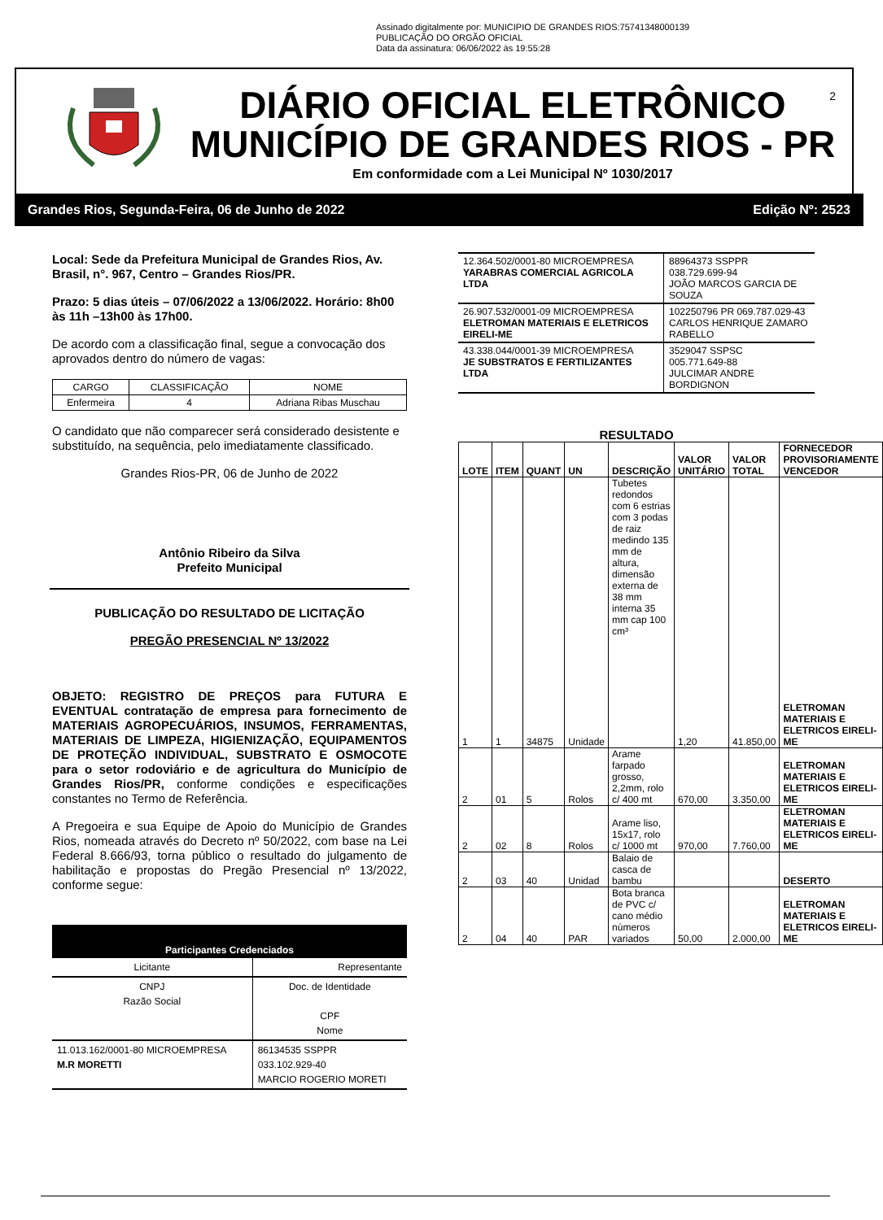Assinado digitalmente por: MUNICIPIO DE GRANDES RIOS:75741348000139
PUBLICAÇÃO DO ORGÃO OFICIAL
Data da assinatura: 06/06/2022 às 19:55:28
DIÁRIO OFICIAL ELETRÔNICO
MUNICÍPIO DE GRANDES RIOS - PR
Em conformidade com a Lei Municipal Nº 1030/2017
2
Grandes Rios, Segunda-Feira, 06 de Junho de 2022 Edição Nº: 2523
Local: Sede da Prefeitura Municipal de Grandes Rios, Av. Brasil, n°. 967, Centro – Grandes Rios/PR.
Prazo: 5 dias úteis – 07/06/2022 a 13/06/2022. Horário: 8h00 às 11h –13h00 às 17h00.
De acordo com a classificação final, segue a convocação dos aprovados dentro do número de vagas:
| CARGO | CLASSIFICAÇÃO | NOME |
| --- | --- | --- |
| Enfermeira | 4 | Adriana Ribas Muschau |
O candidato que não comparecer será considerado desistente e substituído, na sequência, pelo imediatamente classificado.
Grandes Rios-PR, 06 de Junho de 2022
Antônio Ribeiro da Silva
Prefeito Municipal
PUBLICAÇÃO DO RESULTADO DE LICITAÇÃO
PREGÃO PRESENCIAL Nº 13/2022
OBJETO: REGISTRO DE PREÇOS para FUTURA E EVENTUAL contratação de empresa para fornecimento de MATERIAIS AGROPECUÁRIOS, INSUMOS, FERRAMENTAS, MATERIAIS DE LIMPEZA, HIGIENIZAÇÃO, EQUIPAMENTOS DE PROTEÇÃO INDIVIDUAL, SUBSTRATO E OSMOCOTE para o setor rodoviário e de agricultura do Município de Grandes Rios/PR, conforme condições e especificações constantes no Termo de Referência.
A Pregoeira e sua Equipe de Apoio do Município de Grandes Rios, nomeada através do Decreto nº 50/2022, com base na Lei Federal 8.666/93, torna público o resultado do julgamento de habilitação e propostas do Pregão Presencial nº 13/2022, conforme segue:
| Participantes Credenciados | |
| --- | --- |
| Licitante | Representante |
| CNPJ Razão Social | Doc. de Identidade CPF Nome |
| 11.013.162/0001-80 MICROEMPRESA M.R MORETTI | 86134535 SSPPR 033.102.929-40 MARCIO ROGERIO MORETI |
| 12.364.502/0001-80 MICROEMPRESA YARABRAS COMERCIAL AGRICOLA LTDA | 88964373 SSPPR 038.729.699-94 JOÃO MARCOS GARCIA DE SOUZA |
| 26.907.532/0001-09 MICROEMPRESA ELETROMAN MATERIAIS E ELETRICOS EIRELI-ME | 102250796 PR 069.787.029-43 CARLOS HENRIQUE ZAMARO RABELLO |
| 43.338.044/0001-39 MICROEMPRESA JE SUBSTRATOS E FERTILIZANTES LTDA | 3529047 SSPSC 005.771.649-88 JULCIMAR ANDRE BORDIGNON |
RESULTADO
| LOTE | ITEM | QUANT | UN | DESCRIÇÃO | VALOR UNITÁRIO | VALOR TOTAL | FORNECEDOR PROVISORIAMENTE VENCEDOR |
| --- | --- | --- | --- | --- | --- | --- | --- |
| 1 | 1 | 34875 | Unidade | Tubetes redondos com 6 estrias com 3 podas de raiz medindo 135 mm de altura, dimensão externa de 38 mm interna 35 mm cap 100 cm³ | 1,20 | 41.850,00 | ELETROMAN MATERIAIS E ELETRICOS EIRELI-ME |
| 2 | 01 | 5 | Rolos | Arame farpado grosso, 2,2mm, rolo c/ 400 mt | 670,00 | 3.350,00 | ELETROMAN MATERIAIS E ELETRICOS EIRELI-ME |
| 2 | 02 | 8 | Rolos | Arame liso, 15x17, rolo c/ 1000 mt | 970,00 | 7.760,00 | ELETROMAN MATERIAIS E ELETRICOS EIRELI-ME |
| 2 | 03 | 40 | Unidad | Balaio de casca de bambu | | | DESERTO |
| 2 | 04 | 40 | PAR | Bota branca de PVC c/ cano médio números variados | 50,00 | 2.000,00 | ELETROMAN MATERIAIS E ELETRICOS EIRELI-ME |